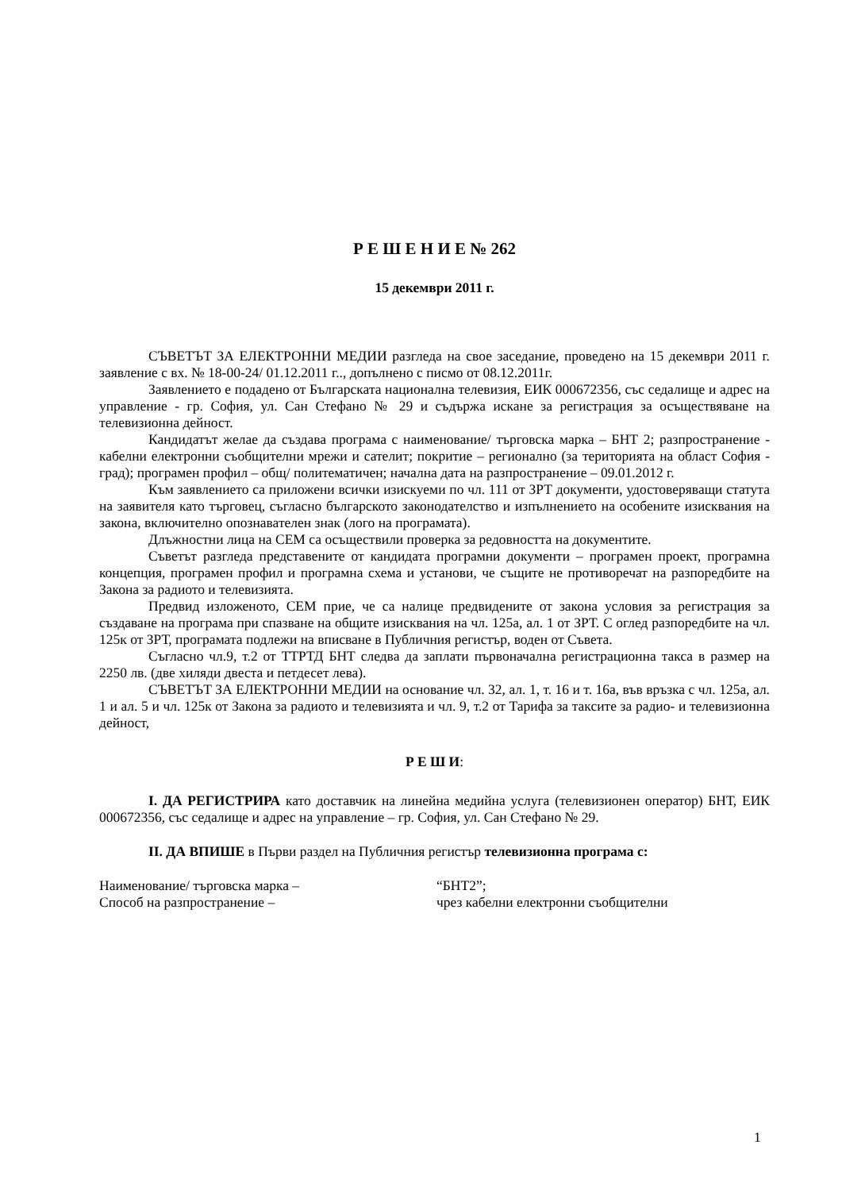Р Е Ш Е Н И Е № 262
15 декември 2011 г.
СЪВЕТЪТ ЗА ЕЛЕКТРОННИ МЕДИИ разгледа на свое заседание, проведено на 15 декември 2011 г. заявление с вх. № 18-00-24/ 01.12.2011 г.., допълнено с писмо от 08.12.2011г.
Заявлението е подадено от Българската национална телевизия, ЕИК 000672356, със седалище и адрес на управление - гр. София, ул. Сан Стефано № 29 и съдържа искане за регистрация за осъществяване на телевизионна дейност.
Кандидатът желае да създава програма с наименование/ търговска марка – БНТ 2; разпространение - кабелни електронни съобщителни мрежи и сателит; покритие – регионално (за територията на област София - град); програмен профил – общ/ политематичен; начална дата на разпространение – 09.01.2012 г.
Към заявлението са приложени всички изискуеми по чл. 111 от ЗРТ документи, удостоверяващи статута на заявителя като търговец, съгласно българското законодателство и изпълнението на особените изисквания на закона, включително опознавателен знак (лого на програмата).
Длъжностни лица на СЕМ са осъществили проверка за редовността на документите.
Съветът разгледа представените от кандидата програмни документи – програмен проект, програмна концепция, програмен профил и програмна схема и установи, че същите не противоречат на разпоредбите на Закона за радиото и телевизията.
Предвид изложеното, СЕМ прие, че са налице предвидените от закона условия за регистрация за създаване на програма при спазване на общите изисквания на чл. 125а, ал. 1 от ЗРТ. С оглед разпоредбите на чл. 125к от ЗРТ, програмата подлежи на вписване в Публичния регистър, воден от Съвета.
Съгласно чл.9, т.2 от ТТРТД БНТ следва да заплати първоначална регистрационна такса в размер на 2250 лв. (две хиляди двеста и петдесет лева).
СЪВЕТЪТ ЗА ЕЛЕКТРОННИ МЕДИИ на основание чл. 32, ал. 1, т. 16 и т. 16а, във връзка с чл. 125а, ал. 1 и ал. 5 и чл. 125к от Закона за радиото и телевизията и чл. 9, т.2 от Тарифа за таксите за радио- и телевизионна дейност,
Р Е Ш И:
I. ДА РЕГИСТРИРА като доставчик на линейна медийна услуга (телевизионен оператор) БНТ, ЕИК 000672356, със седалище и адрес на управление – гр. София, ул. Сан Стефано № 29.
II. ДА ВПИШЕ в Първи раздел на Публичния регистър телевизионна програма с:
Наименование/ търговска марка – “БНТ2”;
Способ на разпространение – чрез кабелни електронни съобщителни
1